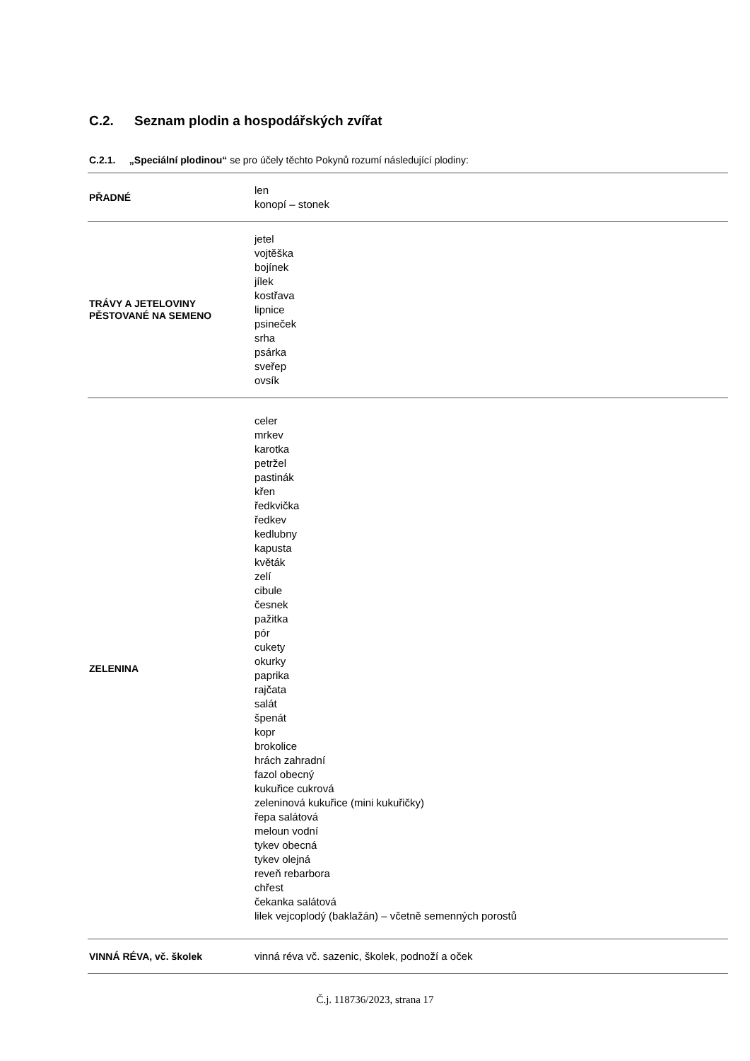C.2. Seznam plodin a hospodářských zvířat
C.2.1. „Speciální plodinou“ se pro účely těchto Pokynů rozumí následující plodiny:
| PŘADNÉ | len konopí – stonek |
| TRÁVY A JETELOVINY PĚSTOVANÉ NA SEMENO | jetel vojtěška bojínek jílek kostřava lipnice psineček srha psárka sveřep ovsík |
| ZELENINA | celer mrkev karotka petržel pastinák křen ředkvička ředkev kedlubny kapusta květák zelí cibule česnek pažitka pór cukety okurky paprika rajčata salát špenát kopr brokolice hrách zahradní fazol obecný kukuřice cukrová zeleninová kukuřice (mini kukuřičky) řepa salátová meloun vodní tykev obecná tykev olejná reveň rebarbora chřest čekanka salátová lilek vejcoplodý (baklažán) – včetně semenných porostů |
| VINNÁ RÉVA, vč. školek | vinná réva vč. sazenic, školek, podnoží a oček |
Č.j. 118736/2023, strana 17